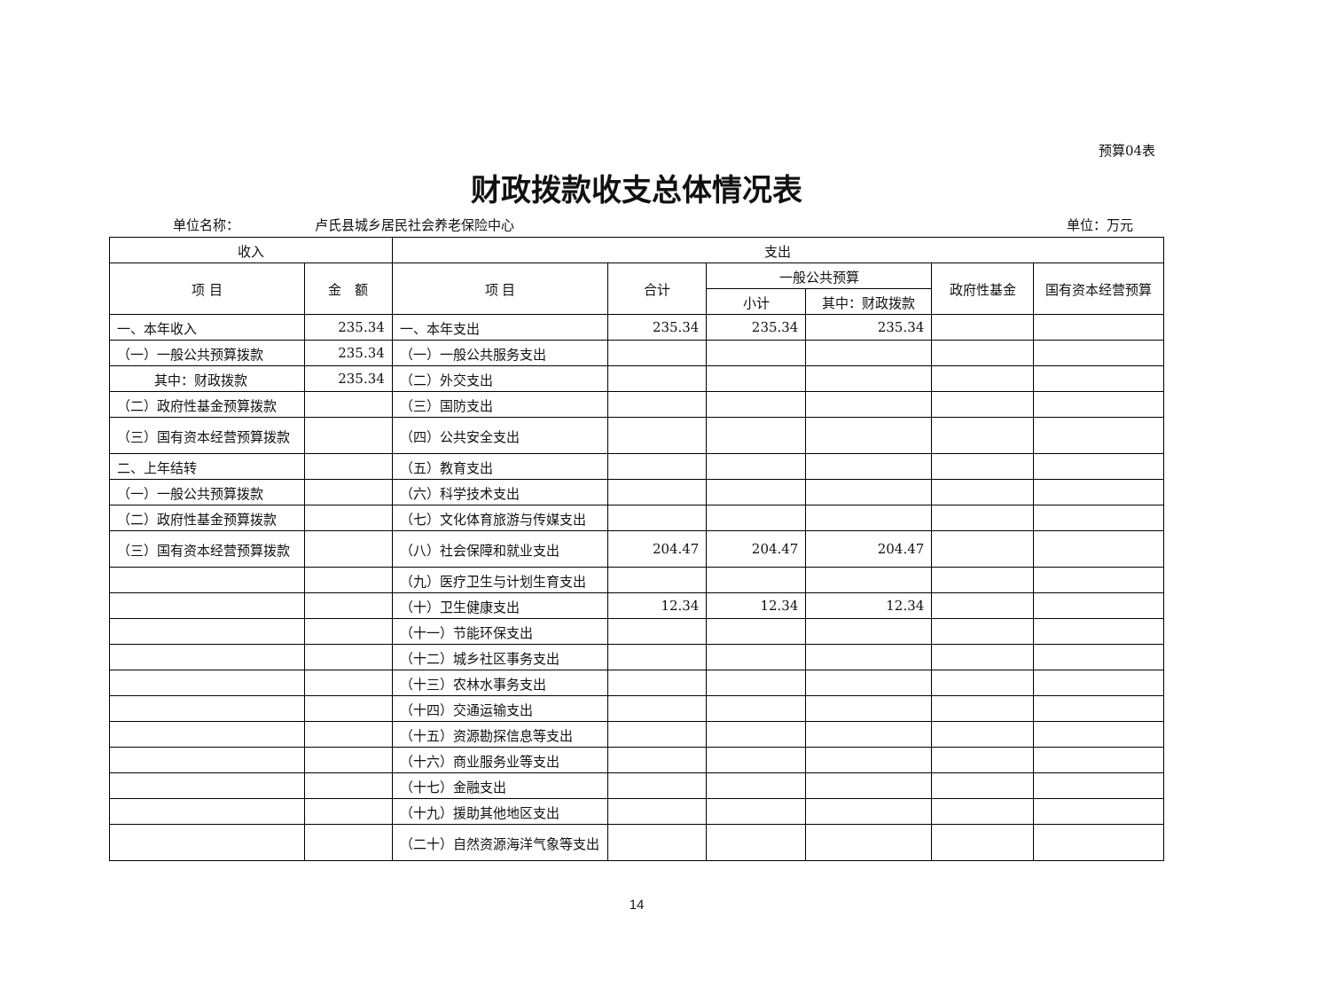预算04表
财政拨款收支总体情况表
单位名称： 卢氏县城乡居民社会养老保险中心 单位：万元
| 收入 | | 支出 | | | | | |
| --- | --- | --- | --- | --- | --- | --- | --- |
| 项 目 | 金 额 | 项 目 | 合计 | 一般公共预算 | | 政府性基金 | 国有资本经营预算 |
| | | | | 小计 | 其中：财政拨款 | | |
| 一、本年收入 | 235.34 | 一、本年支出 | 235.34 | 235.34 | 235.34 | | |
| （一）一般公共预算拨款 | 235.34 | （一）一般公共服务支出 | | | | | |
| 其中：财政拨款 | 235.34 | （二）外交支出 | | | | | |
| （二）政府性基金预算拨款 | | （三）国防支出 | | | | | |
| （三）国有资本经营预算拨款 | | （四）公共安全支出 | | | | | |
| 二、上年结转 | | （五）教育支出 | | | | | |
| （一）一般公共预算拨款 | | （六）科学技术支出 | | | | | |
| （二）政府性基金预算拨款 | | （七）文化体育旅游与传媒支出 | | | | | |
| （三）国有资本经营预算拨款 | | （八）社会保障和就业支出 | 204.47 | 204.47 | 204.47 | | |
| | | （九）医疗卫生与计划生育支出 | | | | | |
| | | （十）卫生健康支出 | 12.34 | 12.34 | 12.34 | | |
| | | （十一）节能环保支出 | | | | | |
| | | （十二）城乡社区事务支出 | | | | | |
| | | （十三）农林水事务支出 | | | | | |
| | | （十四）交通运输支出 | | | | | |
| | | （十五）资源勘探信息等支出 | | | | | |
| | | （十六）商业服务业等支出 | | | | | |
| | | （十七）金融支出 | | | | | |
| | | （十九）援助其他地区支出 | | | | | |
| | | （二十）自然资源海洋气象等支出 | | | | | |
14